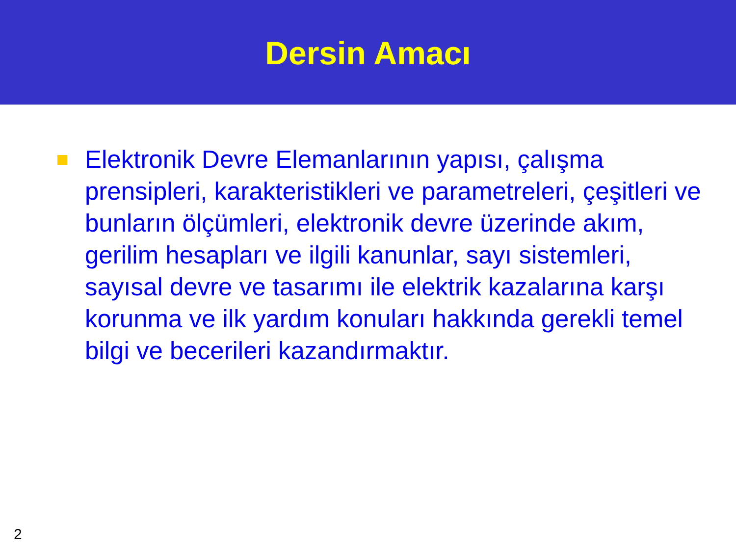Dersin Amacı
Elektronik Devre Elemanlarının yapısı, çalışma prensipleri, karakteristikleri ve parametreleri, çeşitleri ve bunların ölçümleri, elektronik devre üzerinde akım, gerilim hesapları ve ilgili kanunlar, sayı sistemleri, sayısal devre ve tasarımı ile elektrik kazalarına karşı korunma ve ilk yardım konuları hakkında gerekli temel bilgi ve becerileri kazandırmaktır.
2